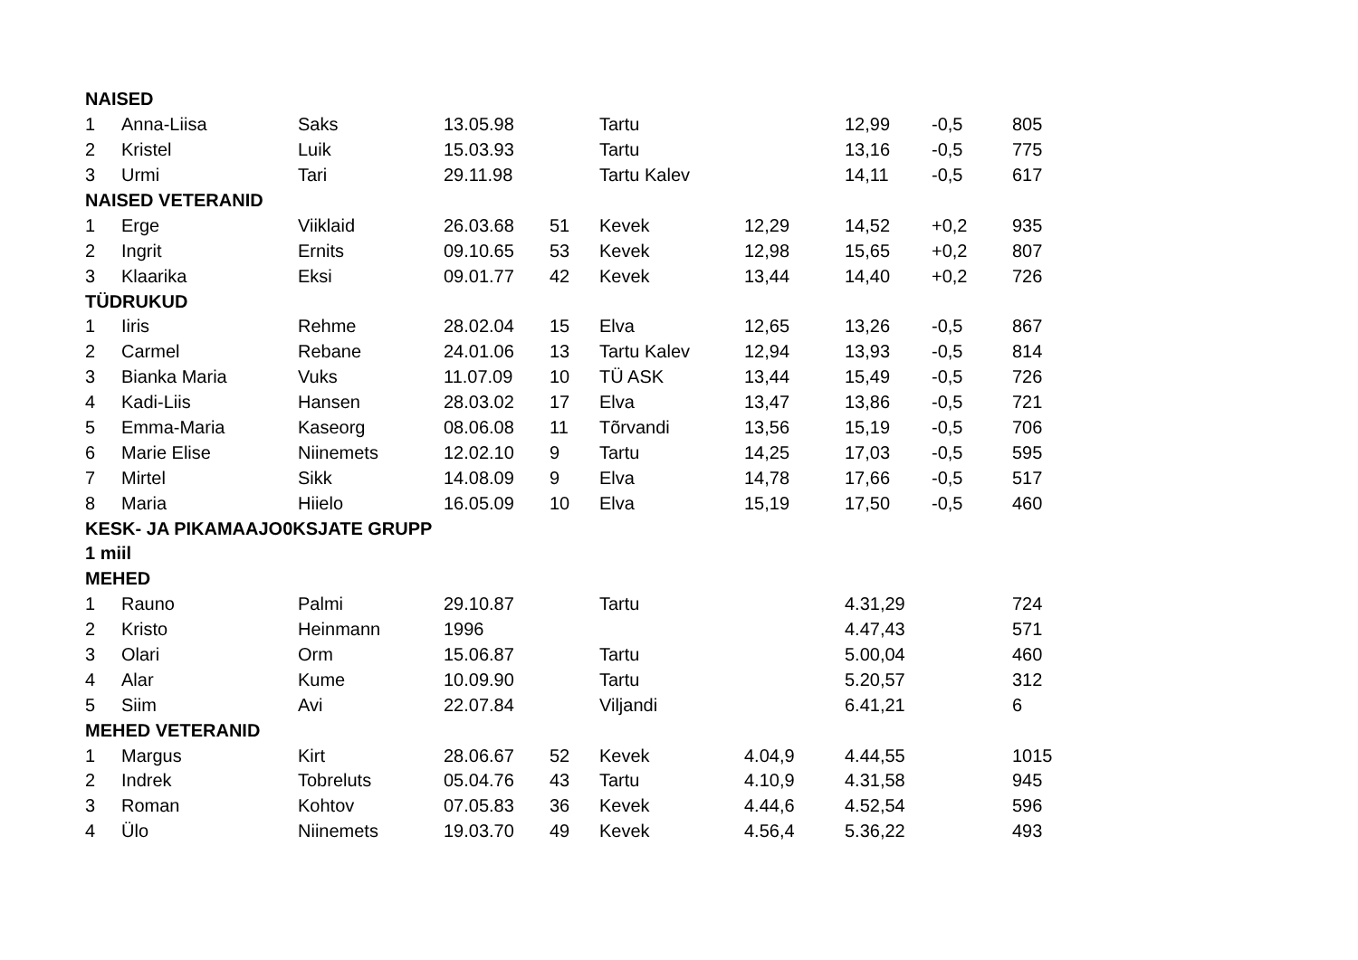| NAISED | | | | | | | | | |
| 1 | Anna-Liisa | Saks | 13.05.98 | | Tartu | | 12,99 | -0,5 | 805 |
| 2 | Kristel | Luik | 15.03.93 | | Tartu | | 13,16 | -0,5 | 775 |
| 3 | Urmi | Tari | 29.11.98 | | Tartu Kalev | | 14,11 | -0,5 | 617 |
| NAISED VETERANID | | | | | | | | | |
| 1 | Erge | Viiklaid | 26.03.68 | 51 | Kevek | 12,29 | 14,52 | +0,2 | 935 |
| 2 | Ingrit | Ernits | 09.10.65 | 53 | Kevek | 12,98 | 15,65 | +0,2 | 807 |
| 3 | Klaarika | Eksi | 09.01.77 | 42 | Kevek | 13,44 | 14,40 | +0,2 | 726 |
| TÜDRUKUD | | | | | | | | | |
| 1 | Iiris | Rehme | 28.02.04 | 15 | Elva | 12,65 | 13,26 | -0,5 | 867 |
| 2 | Carmel | Rebane | 24.01.06 | 13 | Tartu Kalev | 12,94 | 13,93 | -0,5 | 814 |
| 3 | Bianka Maria | Vuks | 11.07.09 | 10 | TÜ ASK | 13,44 | 15,49 | -0,5 | 726 |
| 4 | Kadi-Liis | Hansen | 28.03.02 | 17 | Elva | 13,47 | 13,86 | -0,5 | 721 |
| 5 | Emma-Maria | Kaseorg | 08.06.08 | 11 | Tõrvandi | 13,56 | 15,19 | -0,5 | 706 |
| 6 | Marie Elise | Niinemets | 12.02.10 | 9 | Tartu | 14,25 | 17,03 | -0,5 | 595 |
| 7 | Mirtel | Sikk | 14.08.09 | 9 | Elva | 14,78 | 17,66 | -0,5 | 517 |
| 8 | Maria | Hiielo | 16.05.09 | 10 | Elva | 15,19 | 17,50 | -0,5 | 460 |
| KESK- JA PIKAMAAJO0KSJATE GRUPP | | | | | | | | | |
| 1 miil | | | | | | | | | |
| MEHED | | | | | | | | | |
| 1 | Rauno | Palmi | 29.10.87 | | Tartu | | 4.31,29 | | 724 |
| 2 | Kristo | Heinmann | 1996 | | | | 4.47,43 | | 571 |
| 3 | Olari | Orm | 15.06.87 | | Tartu | | 5.00,04 | | 460 |
| 4 | Alar | Kume | 10.09.90 | | Tartu | | 5.20,57 | | 312 |
| 5 | Siim | Avi | 22.07.84 | | Viljandi | | 6.41,21 | | 6 |
| MEHED VETERANID | | | | | | | | | |
| 1 | Margus | Kirt | 28.06.67 | 52 | Kevek | 4.04,9 | 4.44,55 | | 1015 |
| 2 | Indrek | Tobreluts | 05.04.76 | 43 | Tartu | 4.10,9 | 4.31,58 | | 945 |
| 3 | Roman | Kohtov | 07.05.83 | 36 | Kevek | 4.44,6 | 4.52,54 | | 596 |
| 4 | Ülo | Niinemets | 19.03.70 | 49 | Kevek | 4.56,4 | 5.36,22 | | 493 |